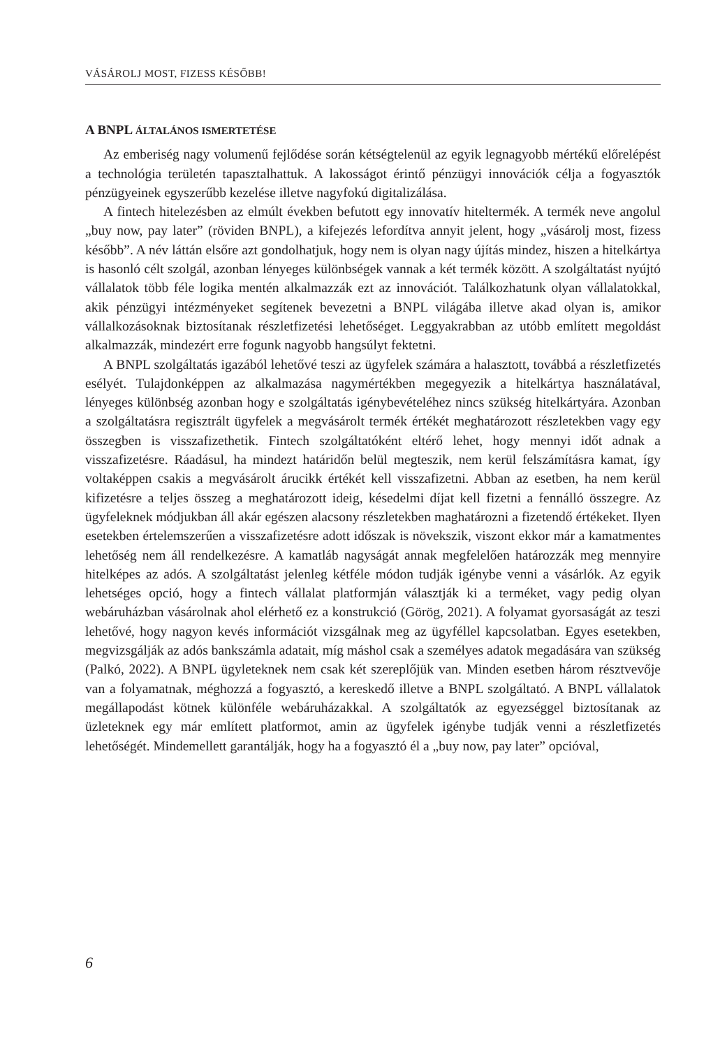VÁSÁROLJ MOST, FIZESS KÉSŐBB!
A BNPL ÁLTALÁNOS ISMERTETÉSE
Az emberiség nagy volumenű fejlődése során kétségtelenül az egyik legnagyobb mértékű előrelépést a technológia területén tapasztalhattuk. A lakosságot érintő pénzügyi innovációk célja a fogyasztók pénzügyeinek egyszerűbb kezelése illetve nagyfokú digitalizálása.
A fintech hitelezésben az elmúlt években befutott egy innovatív hiteltermék. A termék neve angolul „buy now, pay later” (röviden BNPL), a kifejezés lefordítva annyit jelent, hogy „vásárolj most, fizess később”. A név láttán elsőre azt gondolhatjuk, hogy nem is olyan nagy újítás mindez, hiszen a hitelkártya is hasonló célt szolgál, azonban lényeges különbségek vannak a két termék között. A szolgáltatást nyújtó vállalatok több féle logika mentén alkalmazzák ezt az innovációt. Találkozhatunk olyan vállalatokkal, akik pénzügyi intézményeket segítenek bevezetni a BNPL világába illetve akad olyan is, amikor vállalkozásoknak biztosítanak részletfizetési lehetőséget. Leggyakrabban az utóbb említett megoldást alkalmazzák, mindezért erre fogunk nagyobb hangsúlyt fektetni.
A BNPL szolgáltatás igazából lehetővé teszi az ügyfelek számára a halasztott, továbbá a részletfizetés esélyét. Tulajdonképpen az alkalmazása nagymértékben megegyezik a hitelkártya használatával, lényeges különbség azonban hogy e szolgáltatás igénybevételéhez nincs szükség hitelkártyára. Azonban a szolgáltatásra regisztrált ügyfelek a megvásárolt termék értékét meghatározott részletekben vagy egy összegben is visszafizethetik. Fintech szolgáltatóként eltérő lehet, hogy mennyi időt adnak a visszafizetésre. Ráadásul, ha mindezt határidőn belül megteszik, nem kerül felszámításra kamat, így voltaképpen csakis a megvásárolt árucikk értékét kell visszafizetni. Abban az esetben, ha nem kerül kifizetésre a teljes összeg a meghatározott ideig, késedelmi díjat kell fizetni a fennálló összegre. Az ügyfeleknek módjukban áll akár egészen alacsony részletekben maghatározni a fizetendő értékeket. Ilyen esetekben értelemszerűen a visszafizetésre adott időszak is növekszik, viszont ekkor már a kamatmentes lehetőség nem áll rendelkezésre. A kamatláb nagyságát annak megfelelően határozzák meg mennyire hitelképes az adós. A szolgáltatást jelenleg kétféle módon tudják igénybe venni a vásárlók. Az egyik lehetséges opció, hogy a fintech vállalat platformján választják ki a terméket, vagy pedig olyan webáruházban vásárolnak ahol elérhető ez a konstrukció (Görög, 2021). A folyamat gyorsaságát az teszi lehetővé, hogy nagyon kevés információt vizsgálnak meg az ügyféllel kapcsolatban. Egyes esetekben, megvizsgálják az adós bankszámla adatait, míg máshol csak a személyes adatok megadására van szükség (Palkó, 2022). A BNPL ügyleteknek nem csak két szereplőjük van. Minden esetben három résztvevője van a folyamatnak, méghozzá a fogyasztó, a kereskedő illetve a BNPL szolgáltató. A BNPL vállalatok megállapodást kötnek különféle webáruházakkal. A szolgáltatók az egyezséggel biztosítanak az üzleteknek egy már említett platformot, amin az ügyfelek igénybe tudják venni a részletfizetés lehetőségét. Mindemellett garantálják, hogy ha a fogyasztó él a „buy now, pay later” opcióval,
6